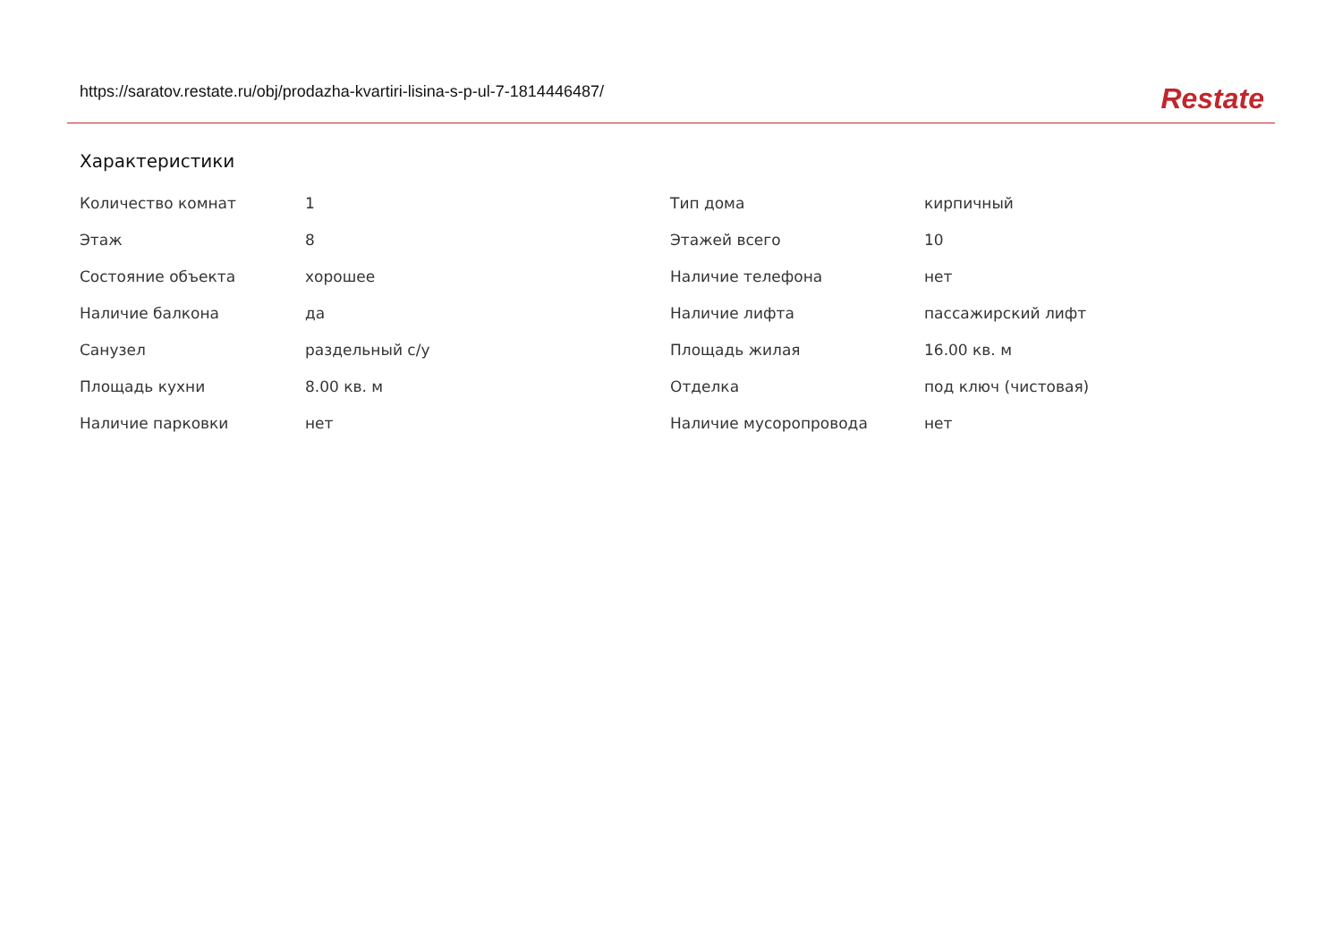https://saratov.restate.ru/obj/prodazha-kvartiri-lisina-s-p-ul-7-1814446487/ Restate
Характеристики
| Количество комнат | 1 | Тип дома | кирпичный |
| Этаж | 8 | Этажей всего | 10 |
| Состояние объекта | хорошее | Наличие телефона | нет |
| Наличие балкона | да | Наличие лифта | пассажирский лифт |
| Санузел | раздельный с/у | Площадь жилая | 16.00 кв. м |
| Площадь кухни | 8.00 кв. м | Отделка | под ключ (чистовая) |
| Наличие парковки | нет | Наличие мусоропровода | нет |